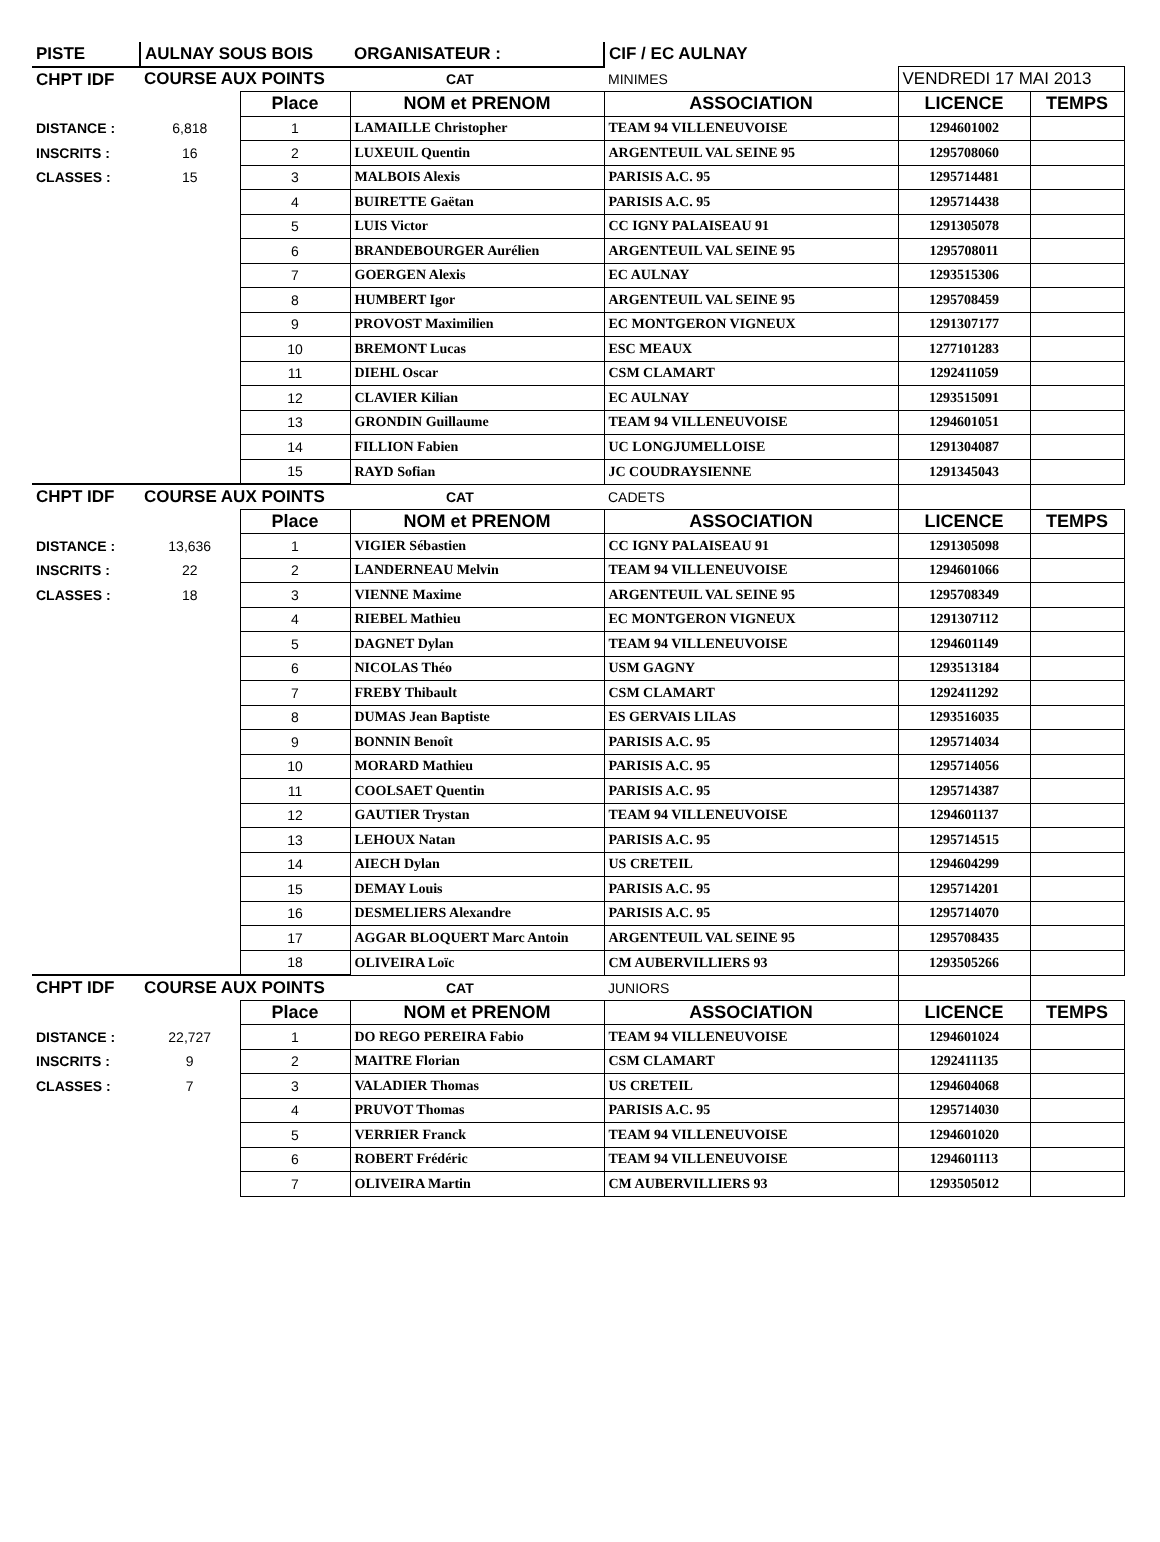| PISTE | AULNAY SOUS BOIS | | ORGANISATEUR : | CIF / EC AULNAY | | |
| CHPT IDF | COURSE AUX POINTS | | CAT | MINIMES | VENDREDI 17 MAI 2013 | |
| | | Place | NOM et PRENOM | ASSOCIATION | LICENCE | TEMPS |
| DISTANCE : | 6,818 | 1 | LAMAILLE Christopher | TEAM 94 VILLENEUVOISE | 1294601002 | |
| INSCRITS : | 16 | 2 | LUXEUIL Quentin | ARGENTEUIL VAL SEINE 95 | 1295708060 | |
| CLASSES : | 15 | 3 | MALBOIS Alexis | PARISIS A.C. 95 | 1295714481 | |
| | | 4 | BUIRETTE Gaëtan | PARISIS A.C. 95 | 1295714438 | |
| | | 5 | LUIS Victor | CC IGNY PALAISEAU 91 | 1291305078 | |
| | | 6 | BRANDEBOURGER Aurélien | ARGENTEUIL VAL SEINE 95 | 1295708011 | |
| | | 7 | GOERGEN Alexis | EC AULNAY | 1293515306 | |
| | | 8 | HUMBERT Igor | ARGENTEUIL VAL SEINE 95 | 1295708459 | |
| | | 9 | PROVOST Maximilien | EC MONTGERON VIGNEUX | 1291307177 | |
| | | 10 | BREMONT Lucas | ESC MEAUX | 1277101283 | |
| | | 11 | DIEHL Oscar | CSM CLAMART | 1292411059 | |
| | | 12 | CLAVIER Kilian | EC AULNAY | 1293515091 | |
| | | 13 | GRONDIN Guillaume | TEAM 94 VILLENEUVOISE | 1294601051 | |
| | | 14 | FILLION Fabien | UC LONGJUMELLOISE | 1291304087 | |
| | | 15 | RAYD Sofian | JC COUDRAYSIENNE | 1291345043 | |
| CHPT IDF | COURSE AUX POINTS | | CAT | CADETS | | |
| | | Place | NOM et PRENOM | ASSOCIATION | LICENCE | TEMPS |
| DISTANCE : | 13,636 | 1 | VIGIER Sébastien | CC IGNY PALAISEAU 91 | 1291305098 | |
| INSCRITS : | 22 | 2 | LANDERNEAU Melvin | TEAM 94 VILLENEUVOISE | 1294601066 | |
| CLASSES : | 18 | 3 | VIENNE Maxime | ARGENTEUIL VAL SEINE 95 | 1295708349 | |
| | | 4 | RIEBEL Mathieu | EC MONTGERON VIGNEUX | 1291307112 | |
| | | 5 | DAGNET Dylan | TEAM 94 VILLENEUVOISE | 1294601149 | |
| | | 6 | NICOLAS Théo | USM GAGNY | 1293513184 | |
| | | 7 | FREBY Thibault | CSM CLAMART | 1292411292 | |
| | | 8 | DUMAS Jean Baptiste | ES GERVAIS LILAS | 1293516035 | |
| | | 9 | BONNIN Benoît | PARISIS A.C. 95 | 1295714034 | |
| | | 10 | MORARD Mathieu | PARISIS A.C. 95 | 1295714056 | |
| | | 11 | COOLSAET Quentin | PARISIS A.C. 95 | 1295714387 | |
| | | 12 | GAUTIER Trystan | TEAM 94 VILLENEUVOISE | 1294601137 | |
| | | 13 | LEHOUX Natan | PARISIS A.C. 95 | 1295714515 | |
| | | 14 | AIECH Dylan | US CRETEIL | 1294604299 | |
| | | 15 | DEMAY Louis | PARISIS A.C. 95 | 1295714201 | |
| | | 16 | DESMELIERS Alexandre | PARISIS A.C. 95 | 1295714070 | |
| | | 17 | AGGAR BLOQUERT Marc Antoin | ARGENTEUIL VAL SEINE 95 | 1295708435 | |
| | | 18 | OLIVEIRA Loïc | CM AUBERVILLIERS 93 | 1293505266 | |
| CHPT IDF | COURSE AUX POINTS | | CAT | JUNIORS | | |
| | | Place | NOM et PRENOM | ASSOCIATION | LICENCE | TEMPS |
| DISTANCE : | 22,727 | 1 | DO REGO PEREIRA Fabio | TEAM 94 VILLENEUVOISE | 1294601024 | |
| INSCRITS : | 9 | 2 | MAITRE Florian | CSM CLAMART | 1292411135 | |
| CLASSES : | 7 | 3 | VALADIER Thomas | US CRETEIL | 1294604068 | |
| | | 4 | PRUVOT Thomas | PARISIS A.C. 95 | 1295714030 | |
| | | 5 | VERRIER Franck | TEAM 94 VILLENEUVOISE | 1294601020 | |
| | | 6 | ROBERT Frédéric | TEAM 94 VILLENEUVOISE | 1294601113 | |
| | | 7 | OLIVEIRA Martin | CM AUBERVILLIERS 93 | 1293505012 | |